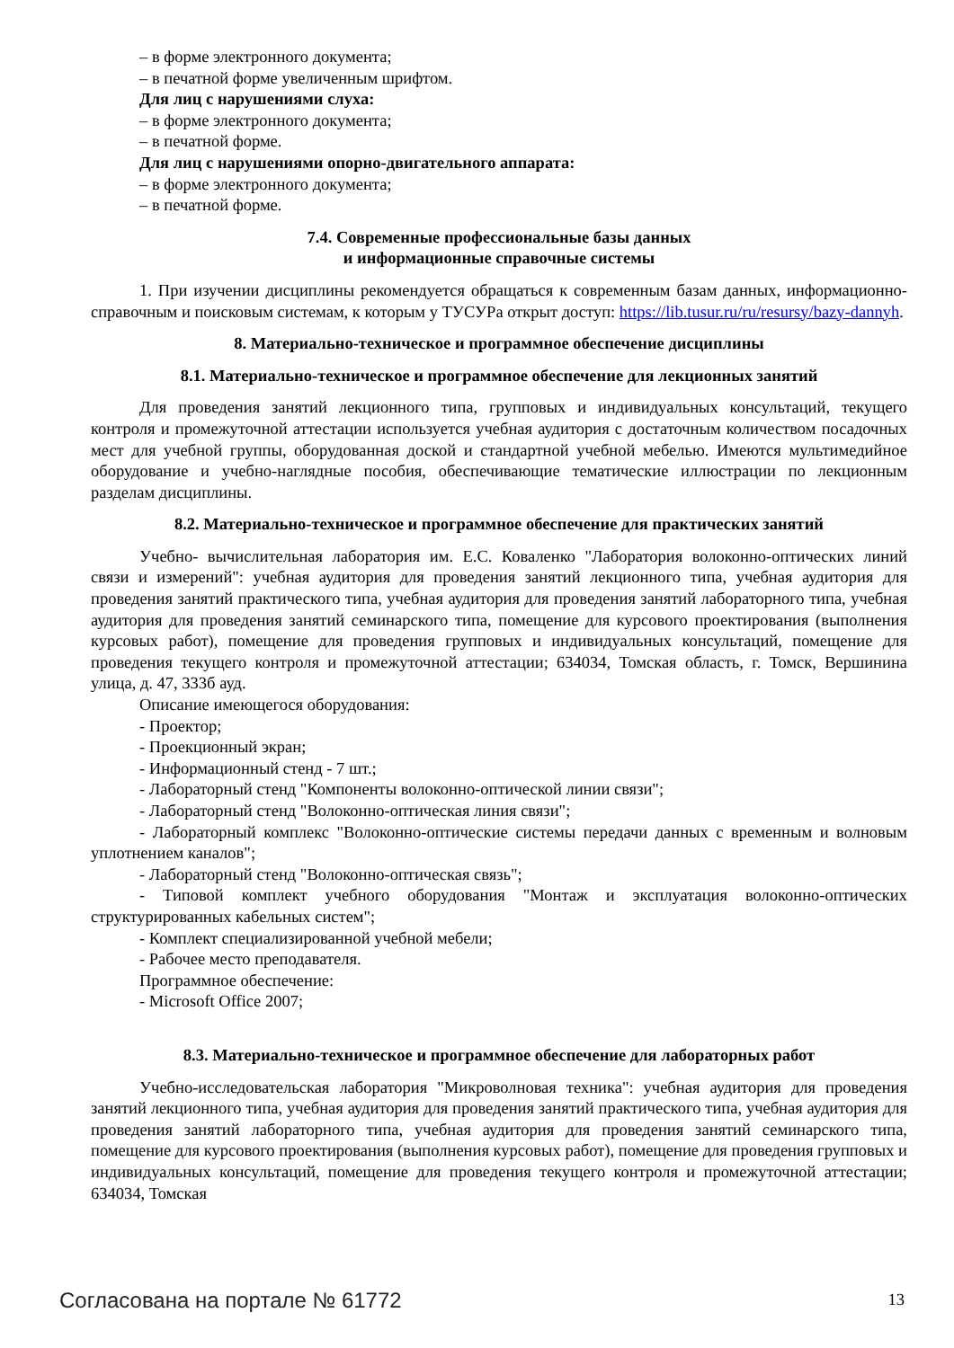– в форме электронного документа;
– в печатной форме увеличенным шрифтом.
Для лиц с нарушениями слуха:
– в форме электронного документа;
– в печатной форме.
Для лиц с нарушениями опорно-двигательного аппарата:
– в форме электронного документа;
– в печатной форме.
7.4. Современные профессиональные базы данных
и информационные справочные системы
1. При изучении дисциплины рекомендуется обращаться к современным базам данных, информационно-справочным и поисковым системам, к которым у ТУСУРа открыт доступ: https://lib.tusur.ru/ru/resursy/bazy-dannyh.
8. Материально-техническое и программное обеспечение дисциплины
8.1. Материально-техническое и программное обеспечение для лекционных занятий
Для проведения занятий лекционного типа, групповых и индивидуальных консультаций, текущего контроля и промежуточной аттестации используется учебная аудитория с достаточным количеством посадочных мест для учебной группы, оборудованная доской и стандартной учебной мебелью. Имеются мультимедийное оборудование и учебно-наглядные пособия, обеспечивающие тематические иллюстрации по лекционным разделам дисциплины.
8.2. Материально-техническое и программное обеспечение для практических занятий
Учебно- вычислительная лаборатория им. Е.С. Коваленко "Лаборатория волоконно-оптических линий связи и измерений": учебная аудитория для проведения занятий лекционного типа, учебная аудитория для проведения занятий практического типа, учебная аудитория для проведения занятий лабораторного типа, учебная аудитория для проведения занятий семинарского типа, помещение для курсового проектирования (выполнения курсовых работ), помещение для проведения групповых и индивидуальных консультаций, помещение для проведения текущего контроля и промежуточной аттестации; 634034, Томская область, г. Томск, Вершинина улица, д. 47, 333б ауд.
Описание имеющегося оборудования:
- Проектор;
- Проекционный экран;
- Информационный стенд - 7 шт.;
- Лабораторный стенд "Компоненты волоконно-оптической линии связи";
- Лабораторный стенд "Волоконно-оптическая линия связи";
- Лабораторный комплекс "Волоконно-оптические системы передачи данных с временным и волновым уплотнением каналов";
- Лабораторный стенд "Волоконно-оптическая связь";
- Типовой комплект учебного оборудования "Монтаж и эксплуатация волоконно-оптических структурированных кабельных систем";
- Комплект специализированной учебной мебели;
- Рабочее место преподавателя.
Программное обеспечение:
- Microsoft Office 2007;
8.3. Материально-техническое и программное обеспечение для лабораторных работ
Учебно-исследовательская лаборатория "Микроволновая техника": учебная аудитория для проведения занятий лекционного типа, учебная аудитория для проведения занятий практического типа, учебная аудитория для проведения занятий лабораторного типа, учебная аудитория для проведения занятий семинарского типа, помещение для курсового проектирования (выполнения курсовых работ), помещение для проведения групповых и индивидуальных консультаций, помещение для проведения текущего контроля и промежуточной аттестации; 634034, Томская
Согласована на портале № 61772 13